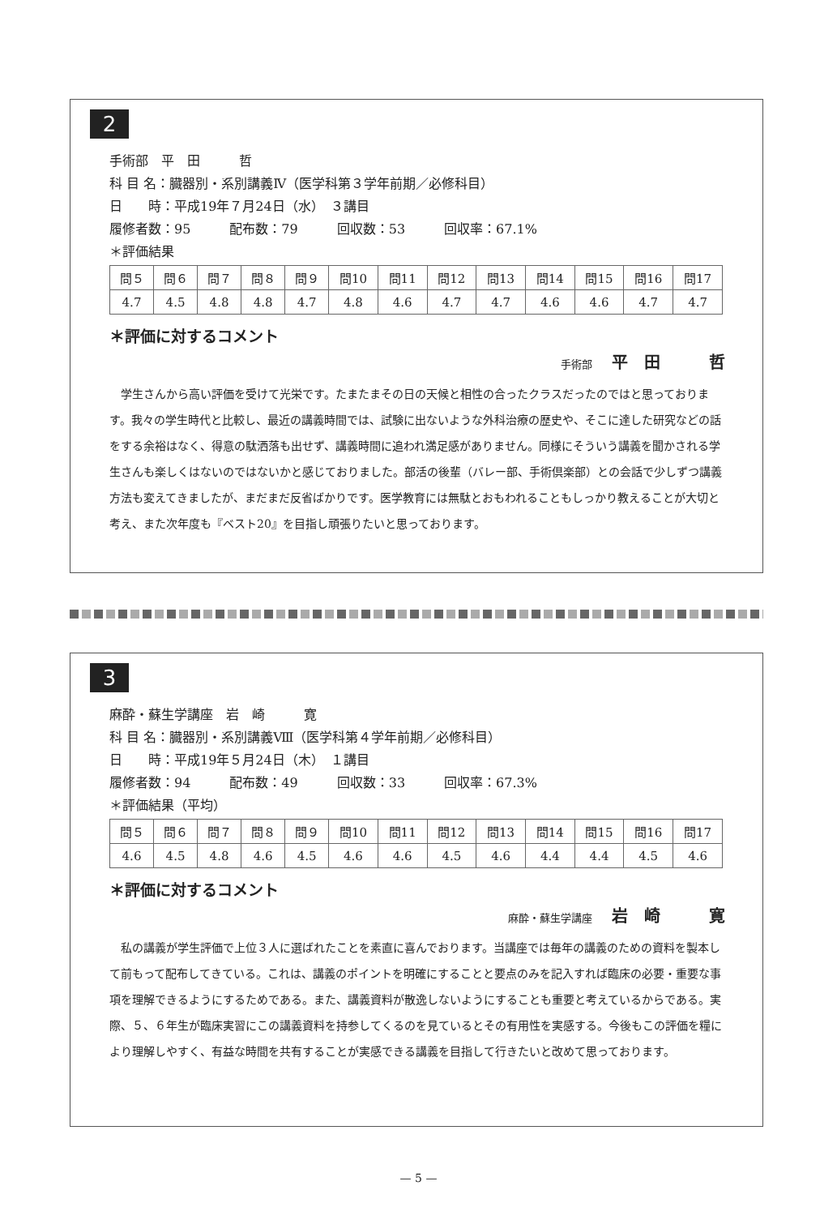2
手術部　平　田　　　哲
科 目 名：臓器別・系別講義Ⅳ（医学科第３学年前期／必修科目）
日　　時：平成19年７月24日（水）　３講目
履修者数：95　　　配布数：79　　　回収数：53　　　回収率：67.1%
＊評価結果
| 問５ | 問６ | 問７ | 問８ | 問９ | 問10 | 問11 | 問12 | 問13 | 問14 | 問15 | 問16 | 問17 |
| 4.7 | 4.5 | 4.8 | 4.8 | 4.7 | 4.8 | 4.6 | 4.7 | 4.7 | 4.6 | 4.6 | 4.7 | 4.7 |
＊評価に対するコメント
手術部 平　田　　　哲
学生さんから高い評価を受けて光栄です。たまたまその日の天候と相性の合ったクラスだったのではと思っております。我々の学生時代と比較し、最近の講義時間では、試験に出ないような外科治療の歴史や、そこに達した研究などの話をする余裕はなく、得意の駄洒落も出せず、講義時間に追われ満足感がありません。同様にそういう講義を聞かされる学生さんも楽しくはないのではないかと感じておりました。部活の後輩（バレー部、手術倶楽部）との会話で少しずつ講義方法も変えてきましたが、まだまだ反省ばかりです。医学教育には無駄とおもわれることもしっかり教えることが大切と考え、また次年度も『ベスト20』を目指し頑張りたいと思っております。
3
麻酔・蘇生学講座　岩　崎　　　寛
科 目 名：臓器別・系別講義Ⅷ（医学科第４学年前期／必修科目）
日　　時：平成19年５月24日（木）　１講目
履修者数：94　　　配布数：49　　　回収数：33　　　回収率：67.3%
＊評価結果（平均）
| 問５ | 問６ | 問７ | 問８ | 問９ | 問10 | 問11 | 問12 | 問13 | 問14 | 問15 | 問16 | 問17 |
| 4.6 | 4.5 | 4.8 | 4.6 | 4.5 | 4.6 | 4.6 | 4.5 | 4.6 | 4.4 | 4.4 | 4.5 | 4.6 |
＊評価に対するコメント
麻酔・蘇生学講座 岩　崎　　　寛
私の講義が学生評価で上位３人に選ばれたことを素直に喜んでおります。当講座では毎年の講義のための資料を製本して前もって配布してきている。これは、講義のポイントを明確にすることと要点のみを記入すれば臨床の必要・重要な事項を理解できるようにするためである。また、講義資料が散逸しないようにすることも重要と考えているからである。実際、５、６年生が臨床実習にこの講義資料を持参してくるのを見ているとその有用性を実感する。今後もこの評価を糧により理解しやすく、有益な時間を共有することが実感できる講義を目指して行きたいと改めて思っております。
— 5 —